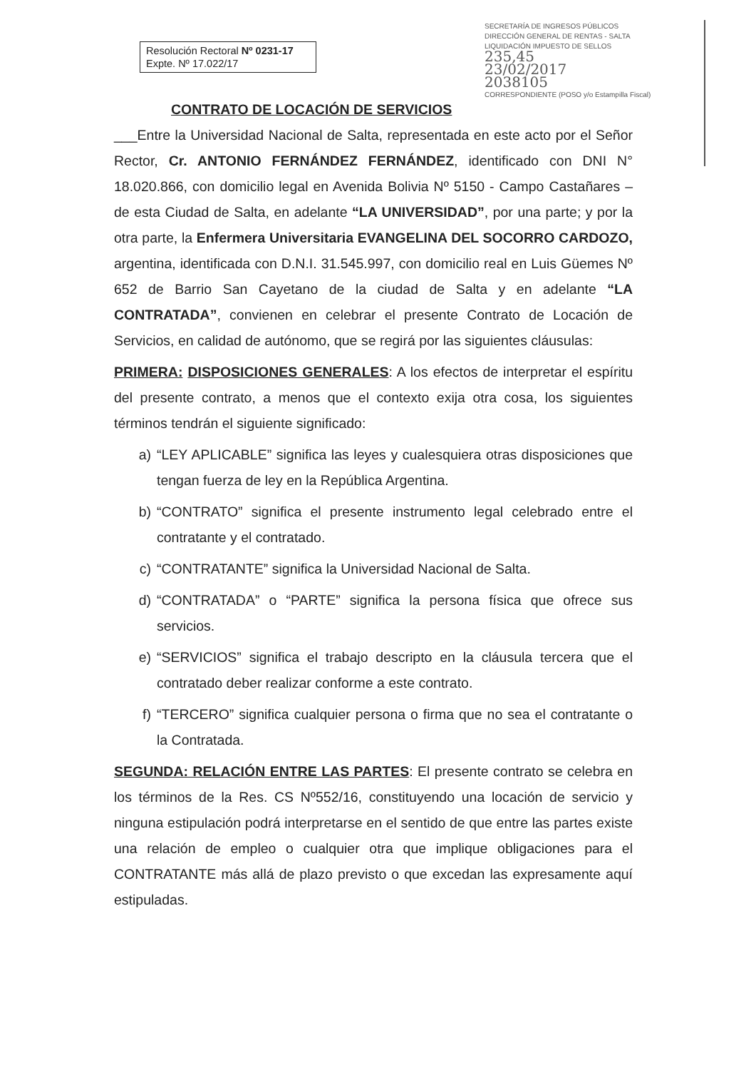Resolución Rectoral Nº 0231-17
Expte. Nº 17.022/17
SECRETARÍA DE INGRESOS PÚBLICOS
DIRECCIÓN GENERAL DE RENTAS - SALTA
LIQUIDACIÓN IMPUESTO DE SELLOS
235,45
23/02/2017
2038105
CORRESPONDIENTE (POSO y/o Estampilla Fiscal)
CONTRATO DE LOCACIÓN DE SERVICIOS
___Entre la Universidad Nacional de Salta, representada en este acto por el Señor Rector, Cr. ANTONIO FERNÁNDEZ FERNÁNDEZ, identificado con DNI N° 18.020.866, con domicilio legal en Avenida Bolivia Nº 5150 - Campo Castañares – de esta Ciudad de Salta, en adelante “LA UNIVERSIDAD”, por una parte; y por la otra parte, la Enfermera Universitaria EVANGELINA DEL SOCORRO CARDOZO, argentina, identificada con D.N.I. 31.545.997, con domicilio real en Luis Güemes Nº 652 de Barrio San Cayetano de la ciudad de Salta y en adelante “LA CONTRATADA”, convienen en celebrar el presente Contrato de Locación de Servicios, en calidad de autónomo, que se regirá por las siguientes cláusulas:
PRIMERA: DISPOSICIONES GENERALES: A los efectos de interpretar el espíritu del presente contrato, a menos que el contexto exija otra cosa, los siguientes términos tendrán el siguiente significado:
a) “LEY APLICABLE” significa las leyes y cualesquiera otras disposiciones que tengan fuerza de ley en la República Argentina.
b) “CONTRATO” significa el presente instrumento legal celebrado entre el contratante y el contratado.
c) “CONTRATANTE” significa la Universidad Nacional de Salta.
d) “CONTRATADA” o “PARTE” significa la persona física que ofrece sus servicios.
e) “SERVICIOS” significa el trabajo descripto en la cláusula tercera que el contratado deber realizar conforme a este contrato.
f) “TERCERO” significa cualquier persona o firma que no sea el contratante o la Contratada.
SEGUNDA: RELACIÓN ENTRE LAS PARTES: El presente contrato se celebra en los términos de la Res. CS Nº552/16, constituyendo una locación de servicio y ninguna estipulación podrá interpretarse en el sentido de que entre las partes existe una relación de empleo o cualquier otra que implique obligaciones para el CONTRATANTE más allá de plazo previsto o que excedan las expresamente aquí estipuladas.